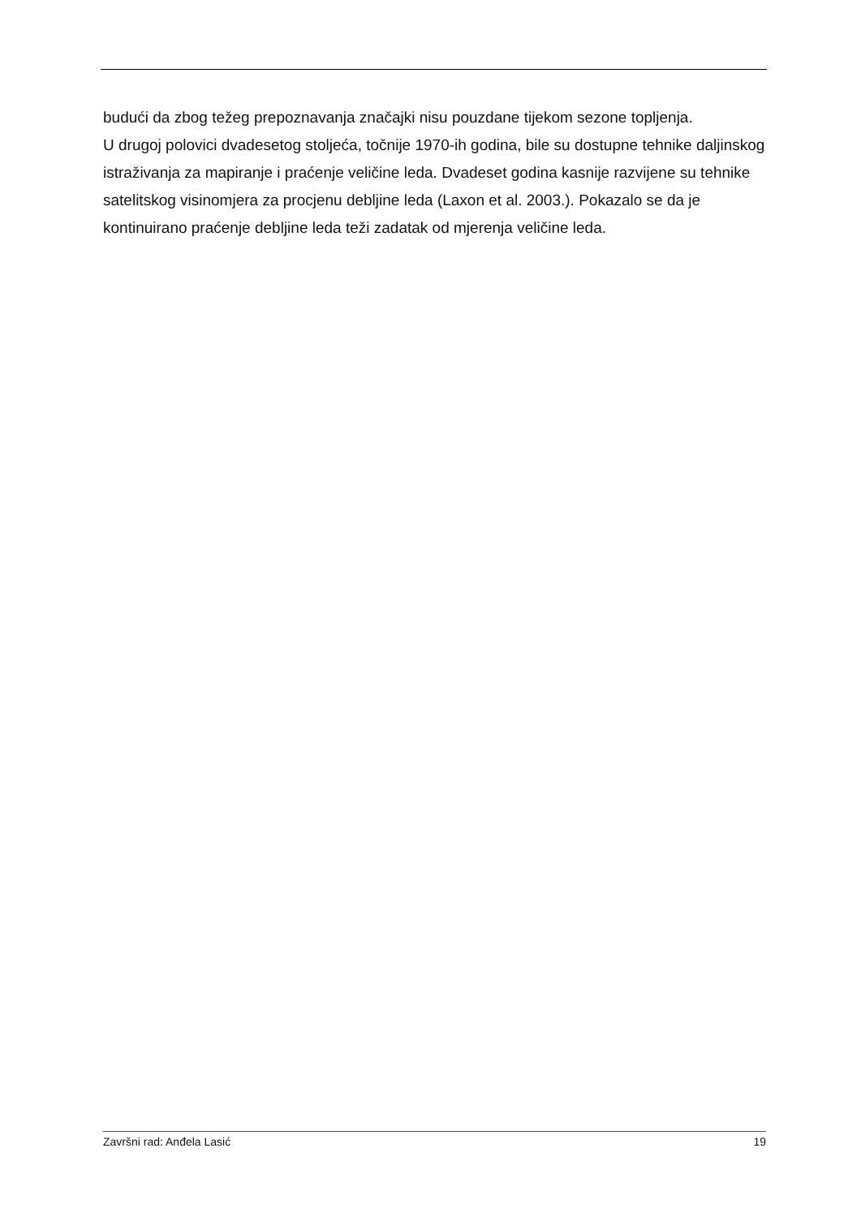budući da zbog težeg prepoznavanja značajki nisu pouzdane tijekom sezone topljenja.
U drugoj polovici dvadesetog stoljeća, točnije 1970-ih godina, bile su dostupne tehnike daljinskog istraživanja za mapiranje i praćenje veličine leda. Dvadeset godina kasnije razvijene su tehnike satelitskog visinomjera za procjenu debljine leda (Laxon et al. 2003.). Pokazalo se da je kontinuirano praćenje debljine leda teži zadatak od mjerenja veličine leda.
Završni rad: Anđela Lasić 19